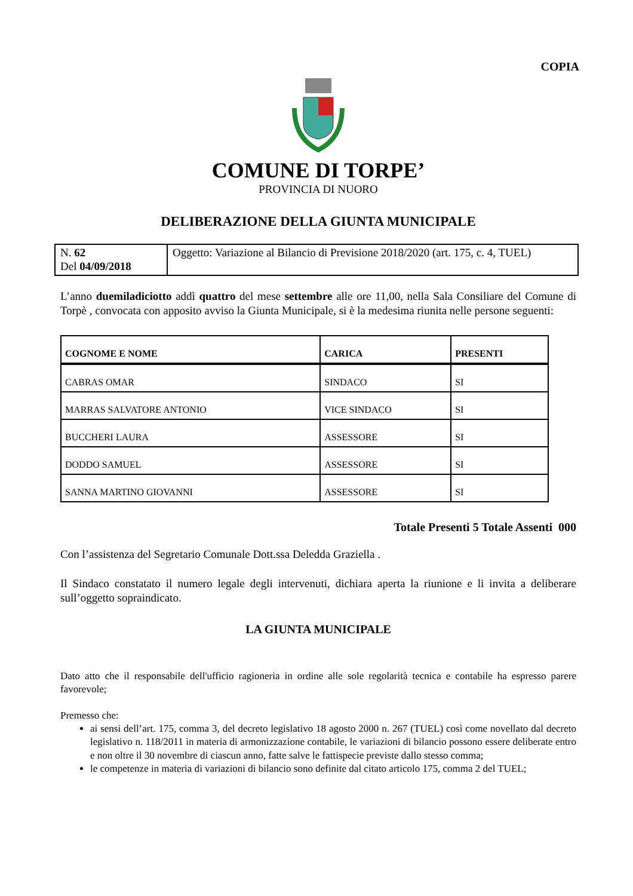COPIA
COMUNE DI TORPE’
PROVINCIA DI NUORO
DELIBERAZIONE DELLA GIUNTA MUNICIPALE
| N. 62 Del 04/09/2018 | Oggetto: Variazione al Bilancio di Previsione 2018/2020 (art. 175, c. 4, TUEL) |
L’anno duemiladiciotto addì quattro del mese settembre alle ore 11,00, nella Sala Consiliare del Comune di Torpè , convocata con apposito avviso la Giunta Municipale, si è la medesima riunita nelle persone seguenti:
| COGNOME E NOME | CARICA | PRESENTI |
| --- | --- | --- |
| CABRAS OMAR | SINDACO | SI |
| MARRAS SALVATORE ANTONIO | VICE SINDACO | SI |
| BUCCHERI LAURA | ASSESSORE | SI |
| DODDO SAMUEL | ASSESSORE | SI |
| SANNA MARTINO GIOVANNI | ASSESSORE | SI |
Totale Presenti 5 Totale Assenti 000
Con l’assistenza del Segretario Comunale Dott.ssa Deledda Graziella .
Il Sindaco constatato il numero legale degli intervenuti, dichiara aperta la riunione e li invita a deliberare sull’oggetto sopraindicato.
LA GIUNTA MUNICIPALE
Dato atto che il responsabile dell'ufficio ragioneria in ordine alle sole regolarità tecnica e contabile ha espresso parere favorevole;
Premesso che:
ai sensi dell’art. 175, comma 3, del decreto legislativo 18 agosto 2000 n. 267 (TUEL) così come novellato dal decreto legislativo n. 118/2011 in materia di armonizzazione contabile, le variazioni di bilancio possono essere deliberate entro e non oltre il 30 novembre di ciascun anno, fatte salve le fattispecie previste dallo stesso comma;
le competenze in materia di variazioni di bilancio sono definite dal citato articolo 175, comma 2 del TUEL;